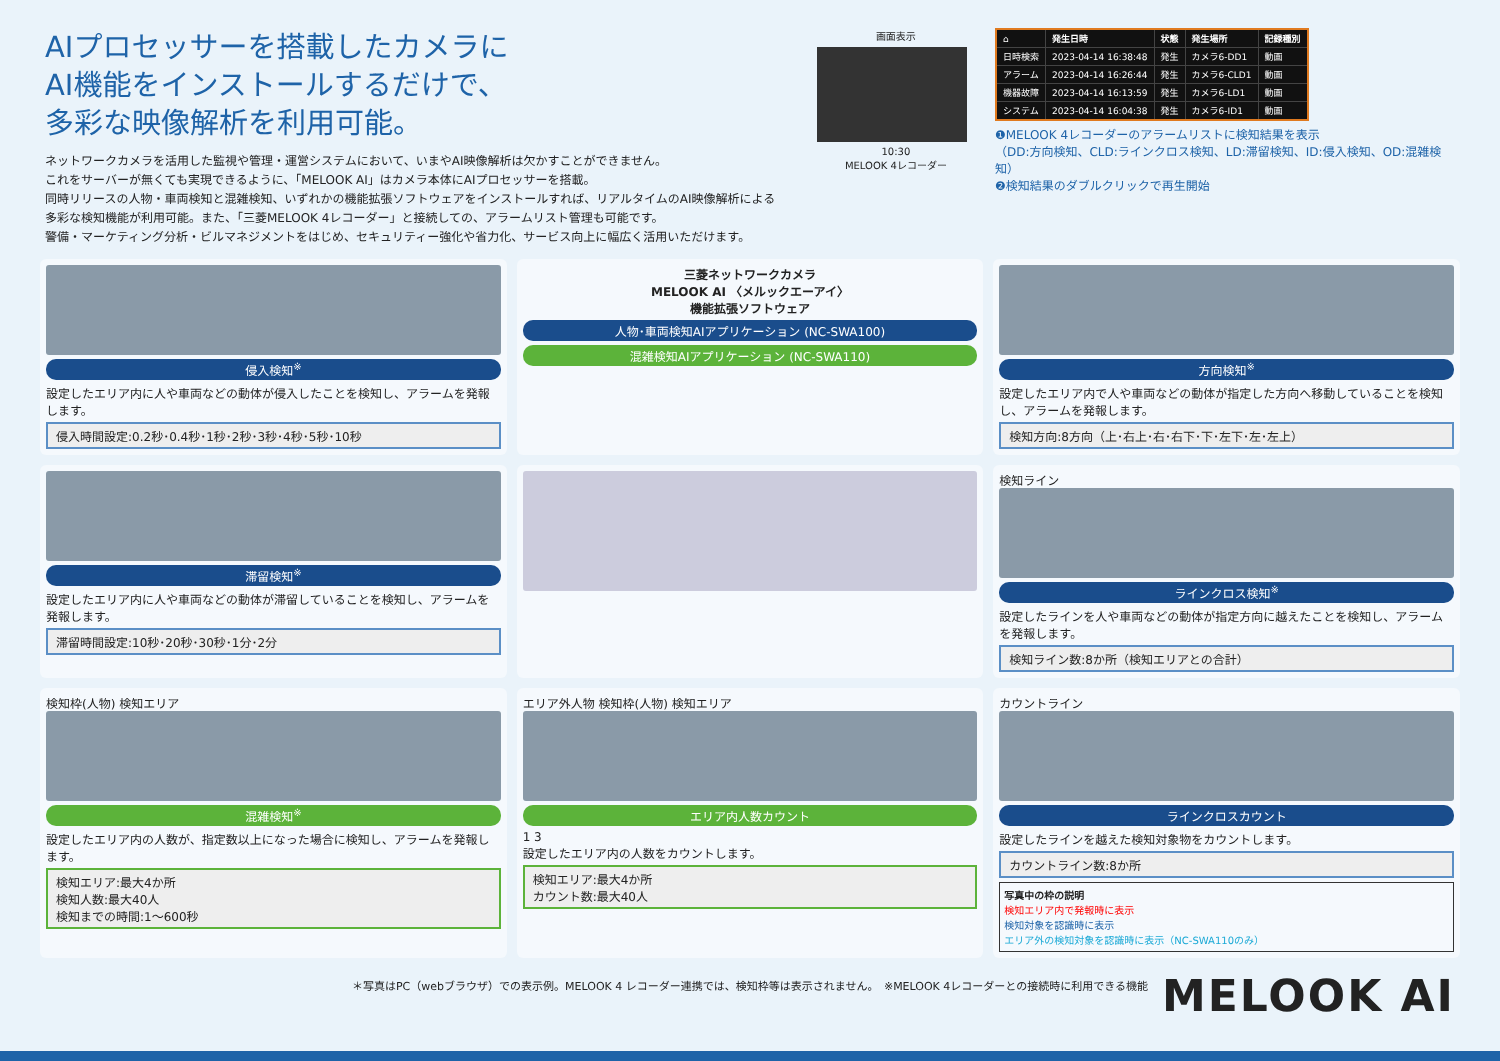AIプロセッサーを搭載したカメラに
AI機能をインストールするだけで、
多彩な映像解析を利用可能。
ネットワークカメラを活用した監視や管理・運営システムにおいて、いまやAI映像解析は欠かすことができません。
これをサーバーが無くても実現できるように、「MELOOK AI」はカメラ本体にAIプロセッサーを搭載。
同時リリースの人物・車両検知と混雑検知、いずれかの機能拡張ソフトウェアをインストールすれば、リアルタイムのAI映像解析による
多彩な検知機能が利用可能。また、「三菱MELOOK 4レコーダー」と接続しての、アラームリスト管理も可能です。
警備・マーケティング分析・ビルマネジメントをはじめ、セキュリティー強化や省力化、サービス向上に幅広く活用いただけます。
画面表示
10:30
MELOOK 4レコーダー
| ⌂ | 発生日時 | 状態 | 発生場所 | 記録種別 |
| 日時検索 | 2023-04-14 16:38:48 | 発生 | カメラ6-DD1 | 動画 |
| アラーム | 2023-04-14 16:26:44 | 発生 | カメラ6-CLD1 | 動画 |
| 機器故障 | 2023-04-14 16:13:59 | 発生 | カメラ6-LD1 | 動画 |
| システム | 2023-04-14 16:04:38 | 発生 | カメラ6-ID1 | 動画 |
❶MELOOK 4レコーダーのアラームリストに検知結果を表示
（DD:方向検知、CLD:ラインクロス検知、LD:滞留検知、ID:侵入検知、OD:混雑検知）
❷検知結果のダブルクリックで再生開始
侵入検知<sup>※</sup>
設定したエリア内に人や車両などの動体が侵入したことを検知し、アラームを発報します。
侵入時間設定:0.2秒･0.4秒･1秒･2秒･3秒･4秒･5秒･10秒
三菱ネットワークカメラ
MELOOK AI 〈メルックエーアイ〉
機能拡張ソフトウェア
人物･車両検知AIアプリケーション (NC-SWA100)
混雑検知AIアプリケーション (NC-SWA110)
方向検知<sup>※</sup>
設定したエリア内で人や車両などの動体が指定した方向へ移動していることを検知し、アラームを発報します。
検知方向:8方向（上･右上･右･右下･下･左下･左･左上）
滞留検知<sup>※</sup>
設定したエリア内に人や車両などの動体が滞留していることを検知し、アラームを発報します。
滞留時間設定:10秒･20秒･30秒･1分･2分
検知ライン
ラインクロス検知<sup>※</sup>
設定したラインを人や車両などの動体が指定方向に越えたことを検知し、アラームを発報します。
検知ライン数:8か所（検知エリアとの合計）
検知枠(人物) 検知エリア
混雑検知<sup>※</sup>
設定したエリア内の人数が、指定数以上になった場合に検知し、アラームを発報します。
検知エリア:最大4か所
検知人数:最大40人
検知までの時間:1～600秒
エリア外人物 検知枠(人物) 検知エリア
エリア内人数カウント
1 3
設定したエリア内の人数をカウントします。
検知エリア:最大4か所
カウント数:最大40人
カウントライン
ラインクロスカウント
設定したラインを越えた検知対象物をカウントします。
カウントライン数:8か所
写真中の枠の説明
検知エリア内で発報時に表示
検知対象を認識時に表示
エリア外の検知対象を認識時に表示（NC-SWA110のみ）
＊写真はPC（webブラウザ）での表示例。MELOOK 4 レコーダー連携では、検知枠等は表示されません。　※MELOOK 4レコーダーとの接続時に利用できる機能
MELOOK AI